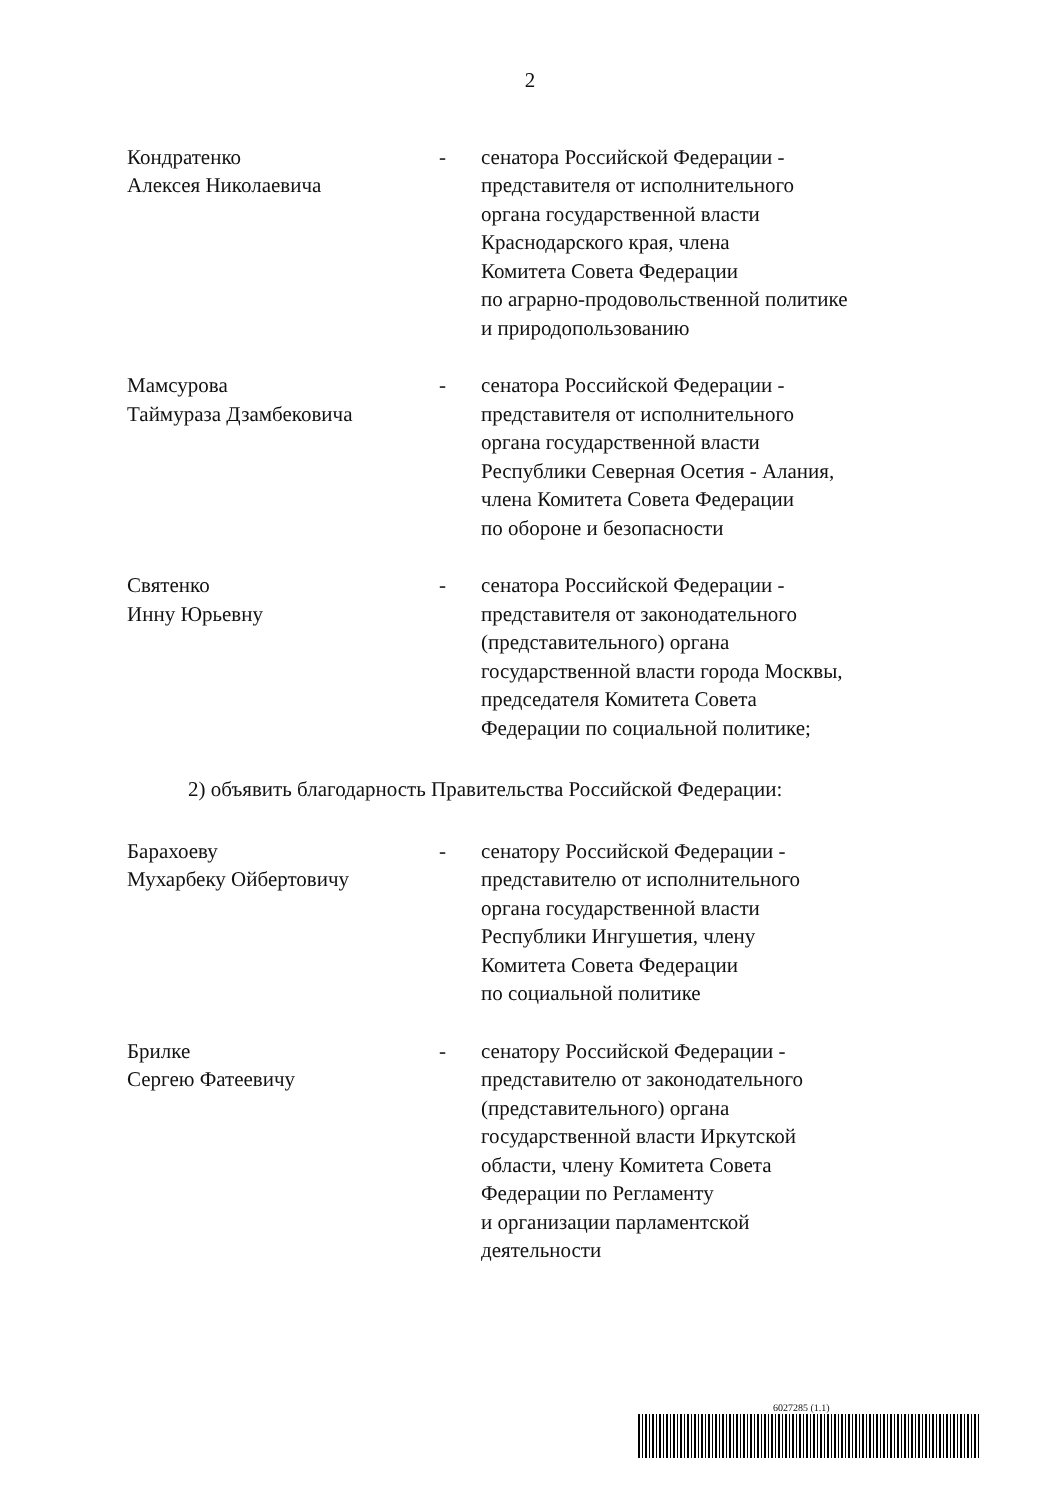2
Кондратенко
Алексея Николаевича
- сенатора Российской Федерации -
представителя от исполнительного
органа государственной власти
Краснодарского края, члена
Комитета Совета Федерации
по аграрно-продовольственной политике
и природопользованию
Мамсурова
Таймураза Дзамбековича
- сенатора Российской Федерации -
представителя от исполнительного
органа государственной власти
Республики Северная Осетия - Алания,
члена Комитета Совета Федерации
по обороне и безопасности
Святенко
Инну Юрьевну
- сенатора Российской Федерации -
представителя от законодательного
(представительного) органа
государственной власти города Москвы,
председателя Комитета Совета
Федерации по социальной политике;
2) объявить благодарность Правительства Российской Федерации:
Барахоеву
Мухарбеку Ойбертовичу
- сенатору Российской Федерации -
представителю от исполнительного
органа государственной власти
Республики Ингушетия, члену
Комитета Совета Федерации
по социальной политике
Брилке
Сергею Фатеевичу
- сенатору Российской Федерации -
представителю от законодательного
(представительного) органа
государственной власти Иркутской
области, члену Комитета Совета
Федерации по Регламенту
и организации парламентской
деятельности
6027285 (1.1)